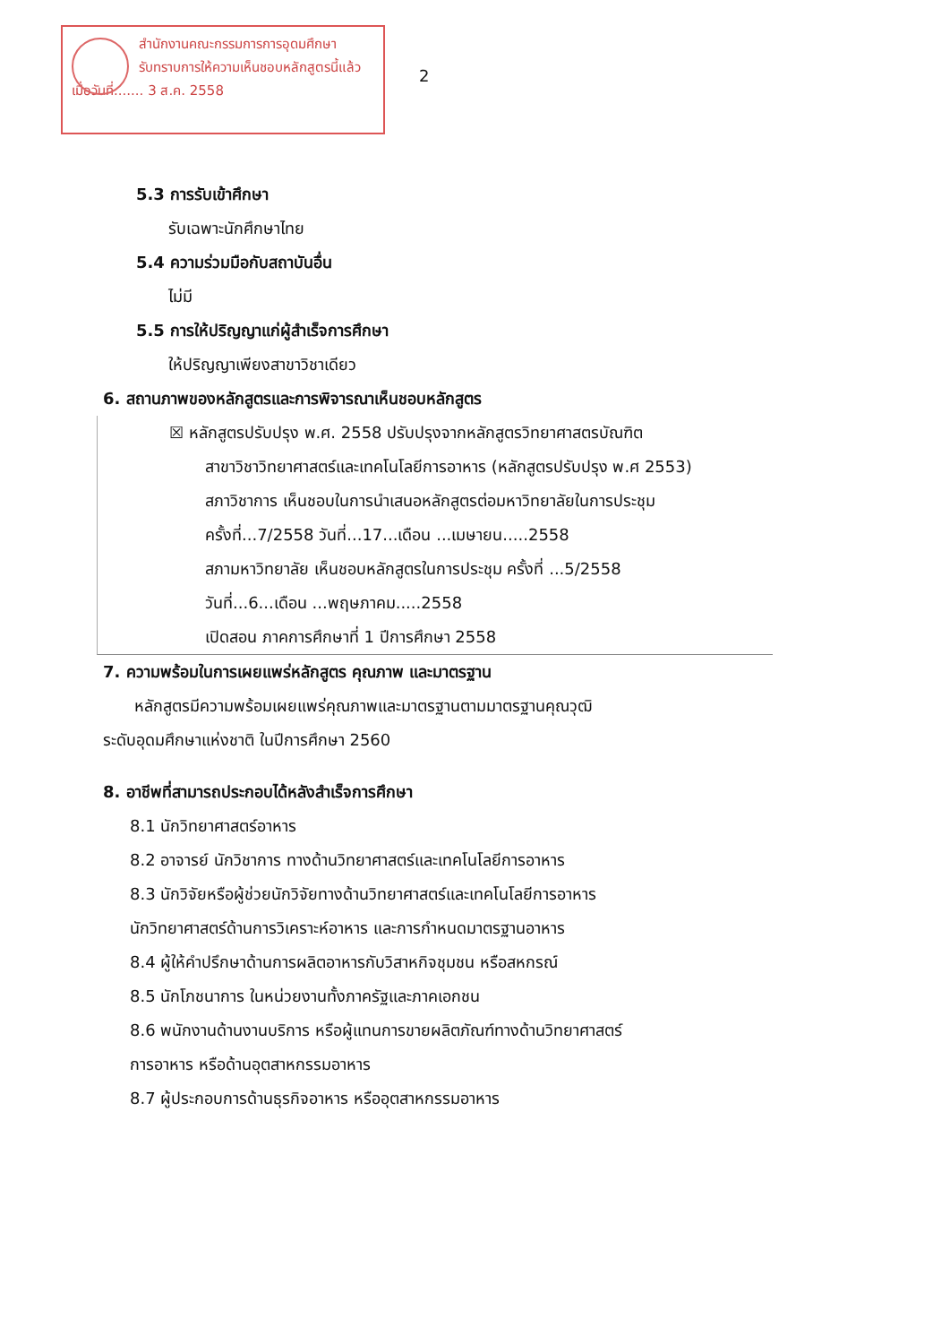สำนักงานคณะกรรมการการอุดมศึกษา
รับทราบการให้ความเห็นชอบหลักสูตรนี้แล้ว
เมื่อวันที่....... 3 ส.ค. 2558
2
5.3 การรับเข้าศึกษา
รับเฉพาะนักศึกษาไทย
5.4 ความร่วมมือกับสถาบันอื่น
ไม่มี
5.5 การให้ปริญญาแก่ผู้สำเร็จการศึกษา
ให้ปริญญาเพียงสาขาวิชาเดียว
6. สถานภาพของหลักสูตรและการพิจารณาเห็นชอบหลักสูตร
☒ หลักสูตรปรับปรุง พ.ศ. 2558 ปรับปรุงจากหลักสูตรวิทยาศาสตรบัณฑิต
สาขาวิชาวิทยาศาสตร์และเทคโนโลยีการอาหาร (หลักสูตรปรับปรุง พ.ศ 2553)
สภาวิชาการ เห็นชอบในการนำเสนอหลักสูตรต่อมหาวิทยาลัยในการประชุม
ครั้งที่...7/2558 วันที่...17...เดือน ...เมษายน.....2558
สภามหาวิทยาลัย เห็นชอบหลักสูตรในการประชุม ครั้งที่ ...5/2558
วันที่...6...เดือน ...พฤษภาคม.....2558
เปิดสอน ภาคการศึกษาที่ 1 ปีการศึกษา 2558
7. ความพร้อมในการเผยแพร่หลักสูตร คุณภาพ และมาตรฐาน
หลักสูตรมีความพร้อมเผยแพร่คุณภาพและมาตรฐานตามมาตรฐานคุณวุฒิ
ระดับอุดมศึกษาแห่งชาติ ในปีการศึกษา 2560
8. อาชีพที่สามารถประกอบได้หลังสำเร็จการศึกษา
8.1 นักวิทยาศาสตร์อาหาร
8.2 อาจารย์ นักวิชาการ ทางด้านวิทยาศาสตร์และเทคโนโลยีการอาหาร
8.3 นักวิจัยหรือผู้ช่วยนักวิจัยทางด้านวิทยาศาสตร์และเทคโนโลยีการอาหาร
นักวิทยาศาสตร์ด้านการวิเคราะห์อาหาร และการกำหนดมาตรฐานอาหาร
8.4 ผู้ให้คำปรึกษาด้านการผลิตอาหารกับวิสาหกิจชุมชน หรือสหกรณ์
8.5 นักโภชนาการ ในหน่วยงานทั้งภาครัฐและภาคเอกชน
8.6 พนักงานด้านงานบริการ หรือผู้แทนการขายผลิตภัณฑ์ทางด้านวิทยาศาสตร์
การอาหาร หรือด้านอุตสาหกรรมอาหาร
8.7 ผู้ประกอบการด้านธุรกิจอาหาร หรืออุตสาหกรรมอาหาร